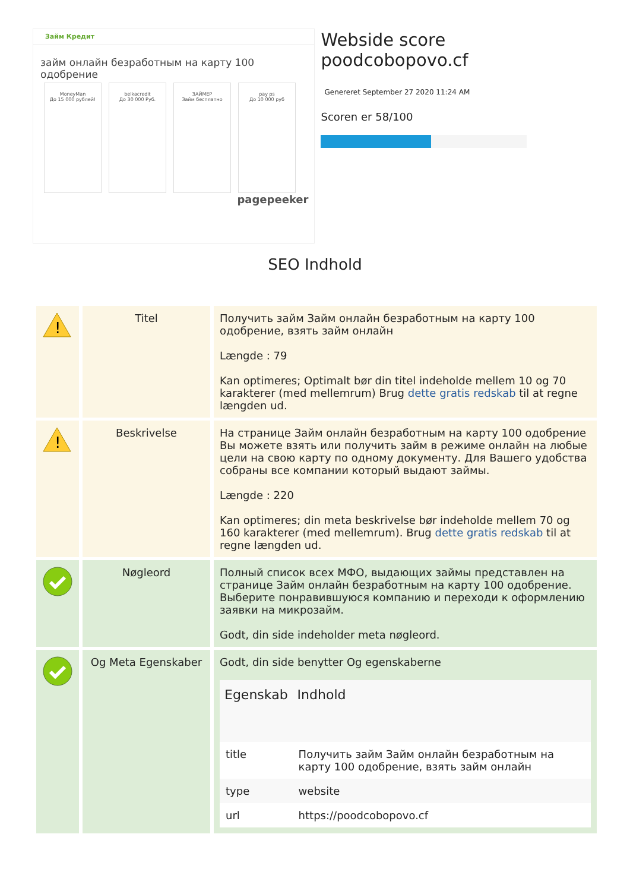Займ Кредит
займ онлайн безработным на карту 100 одобрение
MoneyMan
До 15 000 рублей!
belkacredit
До 30 000 Руб.
ЗАЙМЕР
Займ бесплатно
pay ps
До 10 000 руб
pagepeeker
Webside score poodcobopovo.cf
Genereret September 27 2020 11:24 AM
Scoren er 58/100
SEO Indhold
| ! | Titel | Получить займ Займ онлайн безработным на карту 100 одобрение, взять займ онлайн Længde : 79 Kan optimeres; Optimalt bør din titel indeholde mellem 10 og 70 karakterer (med mellemrum) Brug dette gratis redskab til at regne længden ud. |
| ! | Beskrivelse | На странице Займ онлайн безработным на карту 100 одобрение Вы можете взять или получить займ в режиме онлайн на любые цели на свою карту по одному документу. Для Вашего удобства собраны все компании который выдают займы. Længde : 220 Kan optimeres; din meta beskrivelse bør indeholde mellem 70 og 160 karakterer (med mellemrum). Brug dette gratis redskab til at regne længden ud. |
| | Nøgleord | Полный список всех МФО, выдающих займы представлен на странице Займ онлайн безработным на карту 100 одобрение. Выберите понравившуюся компанию и переходи к оформлению заявки на микрозайм. Godt, din side indeholder meta nøgleord. |
| | Og Meta Egenskaber | Godt, din side benytter Og egenskaberne / Egenskab / Indhold / / --- / --- / / title / Получить займ Займ онлайн безработным на карту 100 одобрение, взять займ онлайн / / type / website / / url / https://poodcobopovo.cf / |